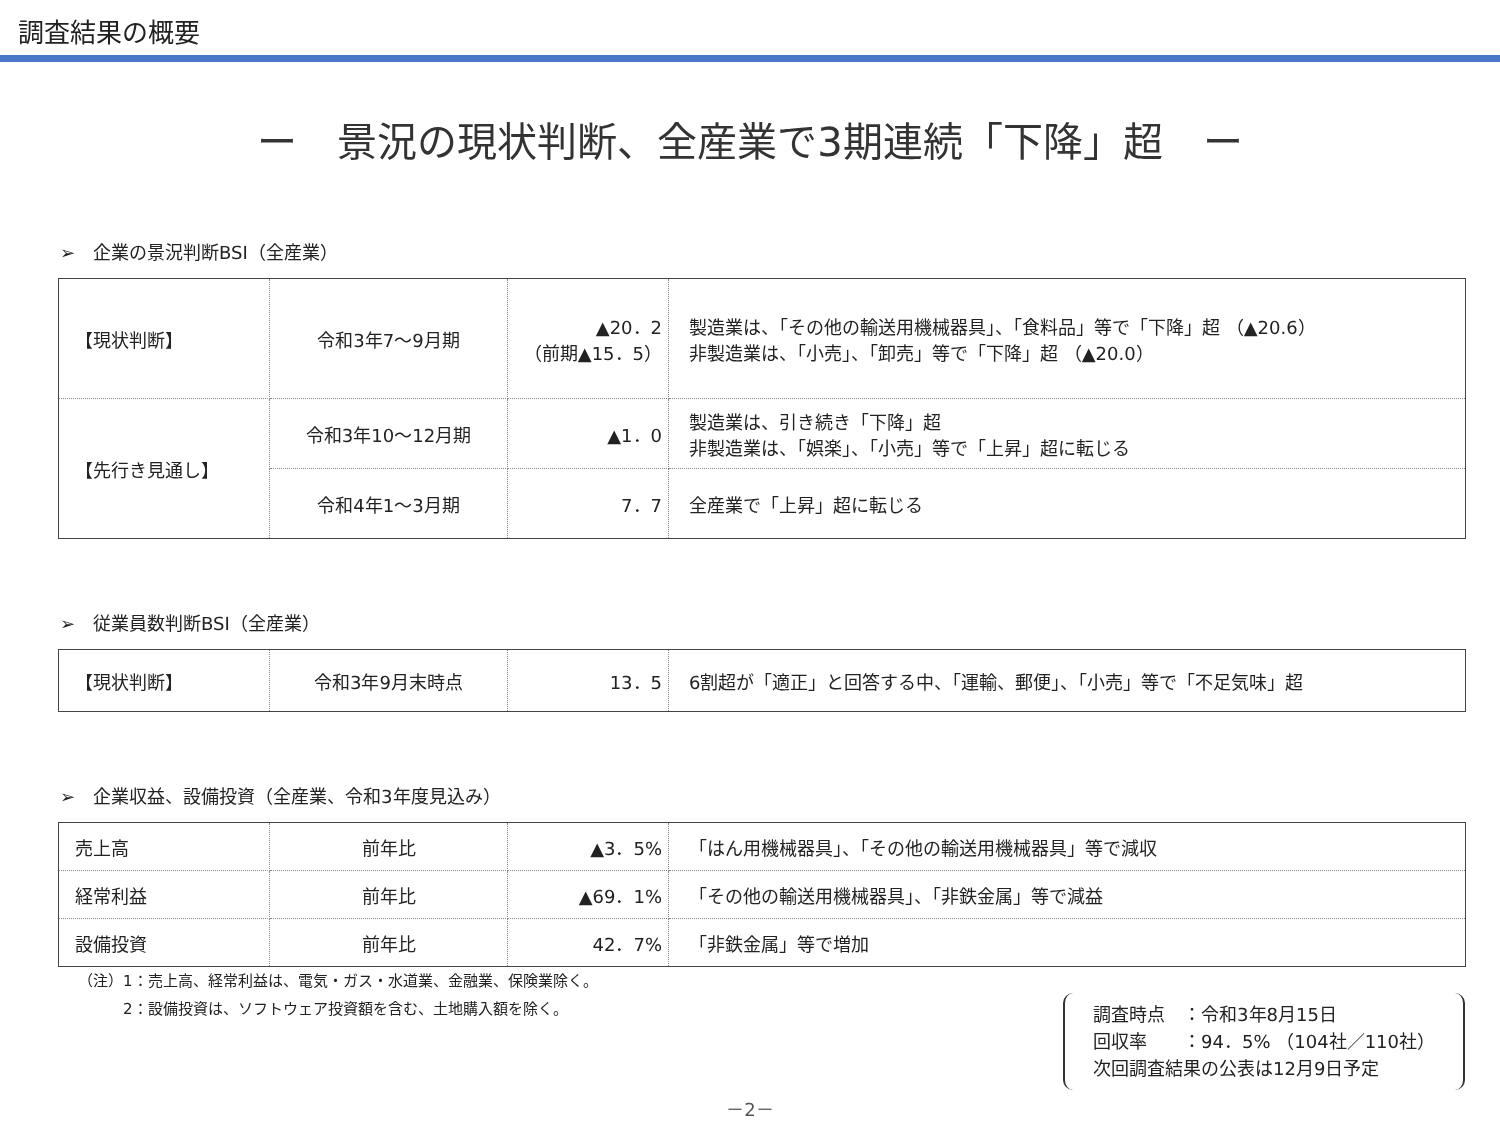調査結果の概要
ー　景況の現状判断、全産業で3期連続「下降」超　ー
➢　企業の景況判断BSI（全産業）
| 【現状判断】 | 令和3年7～9月期 | ▲20．2 （前期▲15．5） | 製造業は、「その他の輸送用機械器具」、「食料品」等で「下降」超 （▲20.6） 非製造業は、「小売」、「卸売」等で「下降」超 （▲20.0） |
| 【先行き見通し】 | 令和3年10～12月期 | ▲1．0 | 製造業は、引き続き「下降」超 非製造業は、「娯楽」、「小売」等で「上昇」超に転じる |
| | 令和4年1～3月期 | 7．7 | 全産業で「上昇」超に転じる |
➢　従業員数判断BSI（全産業）
| 【現状判断】 | 令和3年9月末時点 | 13．5 | 6割超が「適正」と回答する中、「運輸、郵便」、「小売」等で「不足気味」超 |
➢　企業収益、設備投資（全産業、令和3年度見込み）
| 売上高 | 前年比 | ▲3．5% | 「はん用機械器具」、「その他の輸送用機械器具」等で減収 |
| 経常利益 | 前年比 | ▲69．1% | 「その他の輸送用機械器具」、「非鉄金属」等で減益 |
| 設備投資 | 前年比 | 42．7% | 「非鉄金属」等で増加 |
（注）1：売上高、経常利益は、電気・ガス・水道業、金融業、保険業除く。
　　　2：設備投資は、ソフトウェア投資額を含む、土地購入額を除く。
調査時点　：令和3年8月15日
回収率　　：94．5% （104社／110社）
次回調査結果の公表は12月9日予定
－2－